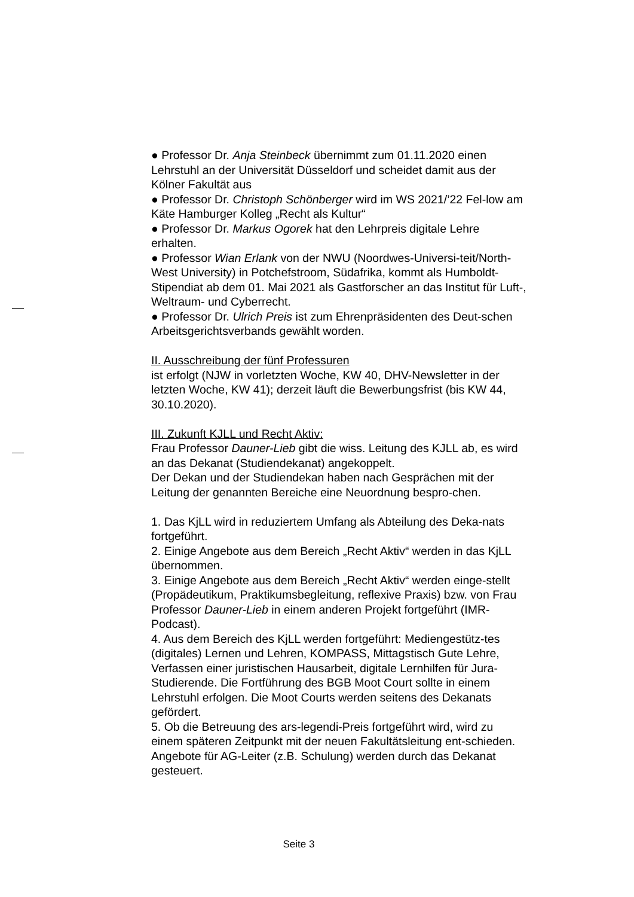● Professor Dr. Anja Steinbeck übernimmt zum 01.11.2020 einen Lehrstuhl an der Universität Düsseldorf und scheidet damit aus der Kölner Fakultät aus
● Professor Dr. Christoph Schönberger wird im WS 2021/’22 Fel-low am Käte Hamburger Kolleg „Recht als Kultur“
● Professor Dr. Markus Ogorek hat den Lehrpreis digitale Lehre erhalten.
● Professor Wian Erlank von der NWU (Noordwes-Universi-teit/North-West University) in Potchefstroom, Südafrika, kommt als Humboldt-Stipendiat ab dem 01. Mai 2021 als Gastforscher an das Institut für Luft-, Weltraum- und Cyberrecht.
● Professor Dr. Ulrich Preis ist zum Ehrenpräsidenten des Deut-schen Arbeitsgerichtsverbands gewählt worden.
II. Ausschreibung der fünf Professuren
ist erfolgt (NJW in vorletzten Woche, KW 40, DHV-Newsletter in der letzten Woche, KW 41); derzeit läuft die Bewerbungsfrist (bis KW 44, 30.10.2020).
III. Zukunft KJLL und Recht Aktiv:
Frau Professor Dauner-Lieb gibt die wiss. Leitung des KJLL ab, es wird an das Dekanat (Studiendekanat) angekoppelt.
Der Dekan und der Studiendekan haben nach Gesprächen mit der Leitung der genannten Bereiche eine Neuordnung bespro-chen.
1. Das KjLL wird in reduziertem Umfang als Abteilung des Deka-nats fortgeführt.
2. Einige Angebote aus dem Bereich „Recht Aktiv“ werden in das KjLL übernommen.
3. Einige Angebote aus dem Bereich „Recht Aktiv“ werden einge-stellt (Propädeutikum, Praktikumsbegleitung, reflexive Praxis) bzw. von Frau Professor Dauner-Lieb in einem anderen Projekt fortgeführt (IMR-Podcast).
4. Aus dem Bereich des KjLL werden fortgeführt: Mediengestütz-tes (digitales) Lernen und Lehren, KOMPASS, Mittagstisch Gute Lehre, Verfassen einer juristischen Hausarbeit, digitale Lernhilfen für Jura-Studierende. Die Fortführung des BGB Moot Court sollte in einem Lehrstuhl erfolgen. Die Moot Courts werden seitens des Dekanats gefördert.
5. Ob die Betreuung des ars-legendi-Preis fortgeführt wird, wird zu einem späteren Zeitpunkt mit der neuen Fakultätsleitung ent-schieden. Angebote für AG-Leiter (z.B. Schulung) werden durch das Dekanat gesteuert.
Seite 3